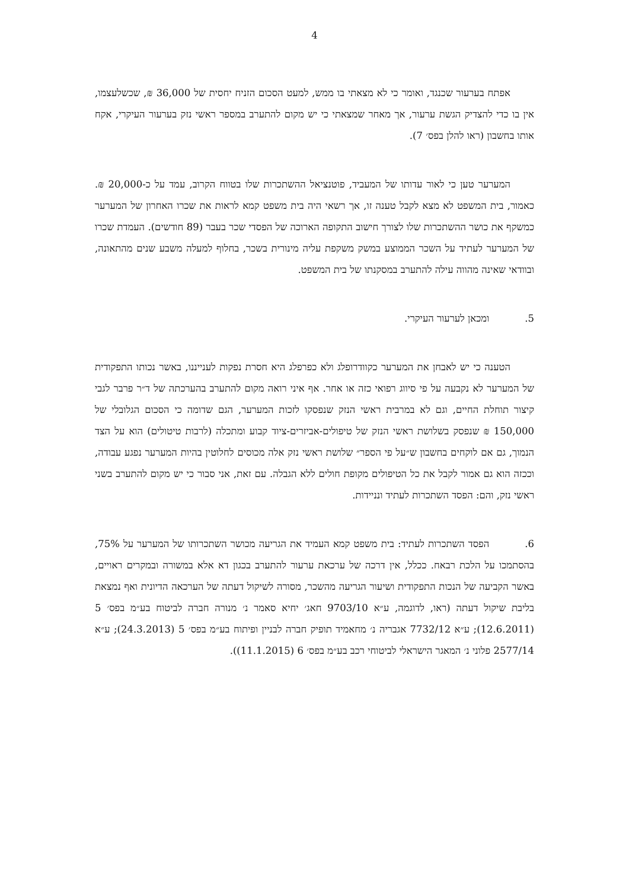4
אפתח בערעור שכנגד, ואומר כי לא מצאתי בו ממש, למעט הסכום הזניח יחסית של 36,000 ₪, שכשלעצמו, אין בו כדי להצדיק הגשת ערעור, אך מאחר שמצאתי כי יש מקום להתערב במספר ראשי נזק בערעור העיקרי, אקח אותו בחשבון (ראו להלן בפס׳ 7).
המערער טען כי לאור עדותו של המעביד, פוטנציאל ההשתכרות שלו בטווח הקרוב, עמד על כ-20,000 ₪. כאמור, בית המשפט לא מצא לקבל טענה זו, אך רשאי היה בית משפט קמא לראות את שכרו האחרון של המערער כמשקף את כושר ההשתכרות שלו לצורך חישוב התקופה הארוכה של הפסדי שכר בעבר (89 חודשים). העמדת שכרו של המערער לעתיד על השכר הממוצע במשק משקפת עליה מינורית בשכר, בחלוף למעלה משבע שנים מהתאונה, ובוודאי שאינה מהווה עילה להתערב במסקנתו של בית המשפט.
5. ומכאן לערעור העיקרי.
הטענה כי יש לאבחן את המערער כקוודרופלג ולא כפרפלג היא חסרת נפקות לענייננו, באשר נכותו התפקודית של המערער לא נקבעה על פי סיווג רפואי כזה או אחר. אף איני רואה מקום להתערב בהערכתה של ד״ר פרבר לגבי קיצור תוחלת החיים, וגם לא במרבית ראשי הנזק שנפסקו לזכות המערער, הגם שדומה כי הסכום הגלובלי של 150,000 ₪ שנפסק בשלושת ראשי הנזק של טיפולים-אביזרים-ציוד קבוע ומתכלה (לרבות טיטולים) הוא על הצד הנמוך, גם אם לוקחים בחשבון ש״על פי הספר״ שלושת ראשי נזק אלה מכוסים לחלוטין בהיות המערער נפגע עבודה, וככזה הוא גם אמור לקבל את כל הטיפולים מקופת חולים ללא הגבלה. עם זאת, אני סבור כי יש מקום להתערב בשני ראשי נזק, והם: הפסד השתכרות לעתיד ונניידות.
6. הפסד השתכרות לעתיד: בית משפט קמא העמיד את הגריעה מכושר השתכרותו של המערער על 75%, בהסתמכו על הלכת רבאח. ככלל, אין דרכה של ערכאת ערעור להתערב בכגון דא אלא במשורה ובמקרים ראויים, באשר הקביעה של הנכות התפקודית ושיעור הגריעה מהשכר, מסורה לשיקול דעתה של הערכאה הדיונית ואף נמצאת בליבת שיקול דעתה (ראו, לדוגמה, ע״א 9703/10 חאג׳ יחיא סאמר נ׳ מנורה חברה לביטוח בע״מ בפס׳ 5 (12.6.2011); ע״א 7732/12 אגבריה נ׳ מחאמיד תופיק חברה לבניין ופיתוח בע״מ בפס׳ 5 (24.3.2013); ע״א 2577/14 פלוני נ׳ המאגר הישראלי לביטוחי רכב בע״מ בפס׳ 6 (11.1.2015)).